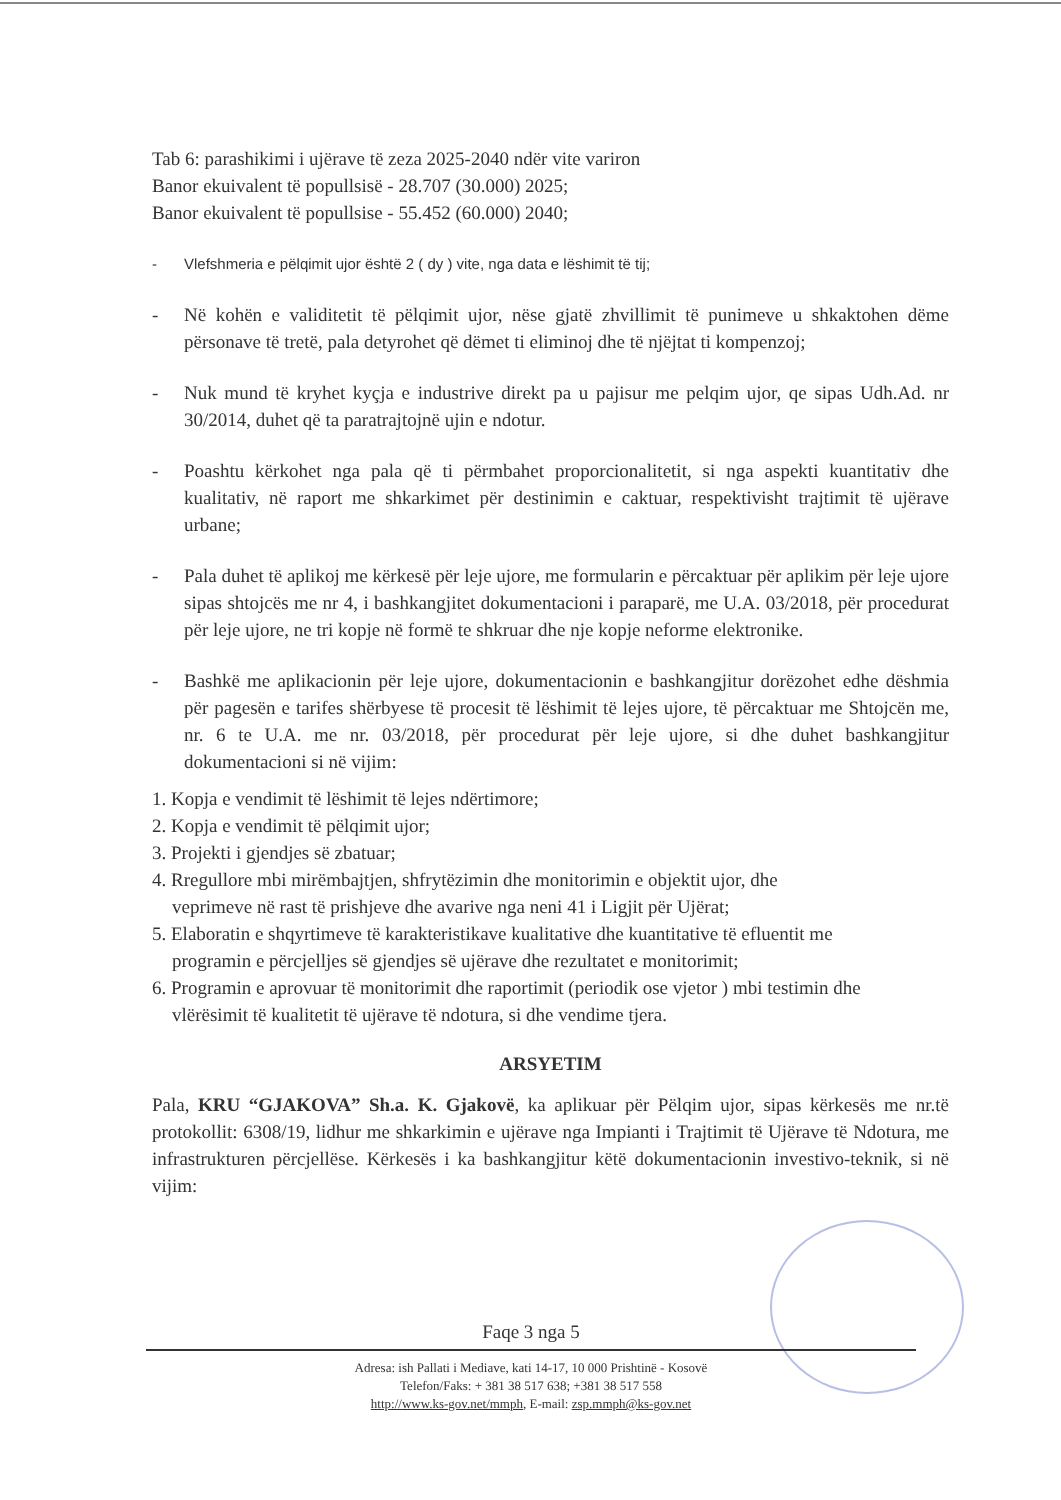Tab 6: parashikimi i ujërave të zeza 2025-2040 ndër vite variron
Banor ekuivalent të popullsisë - 28.707 (30.000) 2025;
Banor ekuivalent të popullsise - 55.452 (60.000) 2040;
- Vlefshmeria e pëlqimit ujor është 2 ( dy ) vite, nga data e lëshimit të tij;
- Në kohën e validitetit të pëlqimit ujor, nëse gjatë zhvillimit të punimeve u shkaktohen dëme përsonave të tretë, pala detyrohet që dëmet ti eliminoj dhe të njëjtat ti kompenzoj;
- Nuk mund të kryhet kyçja e industrive direkt pa u pajisur me pelqim ujor, qe sipas Udh.Ad. nr 30/2014, duhet që ta paratrajtojnë ujin e ndotur.
- Poashtu kërkohet nga pala që ti përmbahet proporcionalitetit, si nga aspekti kuantitativ dhe kualitativ, në raport me shkarkimet për destinimin e caktuar, respektivisht trajtimit të ujërave urbane;
- Pala duhet të aplikoj me kërkesë për leje ujore, me formularin e përcaktuar për aplikim për leje ujore sipas shtojcës me nr 4, i bashkangjitet dokumentacioni i paraparë, me U.A. 03/2018, për procedurat për leje ujore, ne tri kopje në formë te shkruar dhe nje kopje neforme elektronike.
- Bashkë me aplikacionin për leje ujore, dokumentacionin e bashkangjitur dorëzohet edhe dëshmia për pagesën e tarifes shërbyese të procesit të lëshimit të lejes ujore, të përcaktuar me Shtojcën me, nr. 6 te U.A. me nr. 03/2018, për procedurat për leje ujore, si dhe duhet bashkangjitur dokumentacioni si në vijim:
1. Kopja e vendimit të lëshimit të lejes ndërtimore;
2. Kopja e vendimit të pëlqimit ujor;
3. Projekti i gjendjes së zbatuar;
4. Rregullore mbi mirëmbajtjen, shfrytëzimin dhe monitorimin e objektit ujor, dhe
veprimeve në rast të prishjeve dhe avarive nga neni 41 i Ligjit për Ujërat;
5. Elaboratin e shqyrtimeve të karakteristikave kualitative dhe kuantitative të efluentit me
programin e përcjelljes së gjendjes së ujërave dhe rezultatet e monitorimit;
6. Programin e aprovuar të monitorimit dhe raportimit (periodik ose vjetor ) mbi testimin dhe
vlërësimit të kualitetit të ujërave të ndotura, si dhe vendime tjera.
ARSYETIM
Pala, KRU “GJAKOVA” Sh.a. K. Gjakovë, ka aplikuar për Pëlqim ujor, sipas kërkesës me nr.të protokollit: 6308/19, lidhur me shkarkimin e ujërave nga Impianti i Trajtimit të Ujërave të Ndotura, me infrastrukturen përcjellëse. Kërkesës i ka bashkangjitur këtë dokumentacionin investivo-teknik, si në vijim:
Faqe 3 nga 5
Adresa: ish Pallati i Mediave, kati 14-17, 10 000 Prishtinë - Kosovë
Telefon/Faks: + 381 38 517 638; +381 38 517 558
http://www.ks-gov.net/mmph, E-mail: zsp.mmph@ks-gov.net